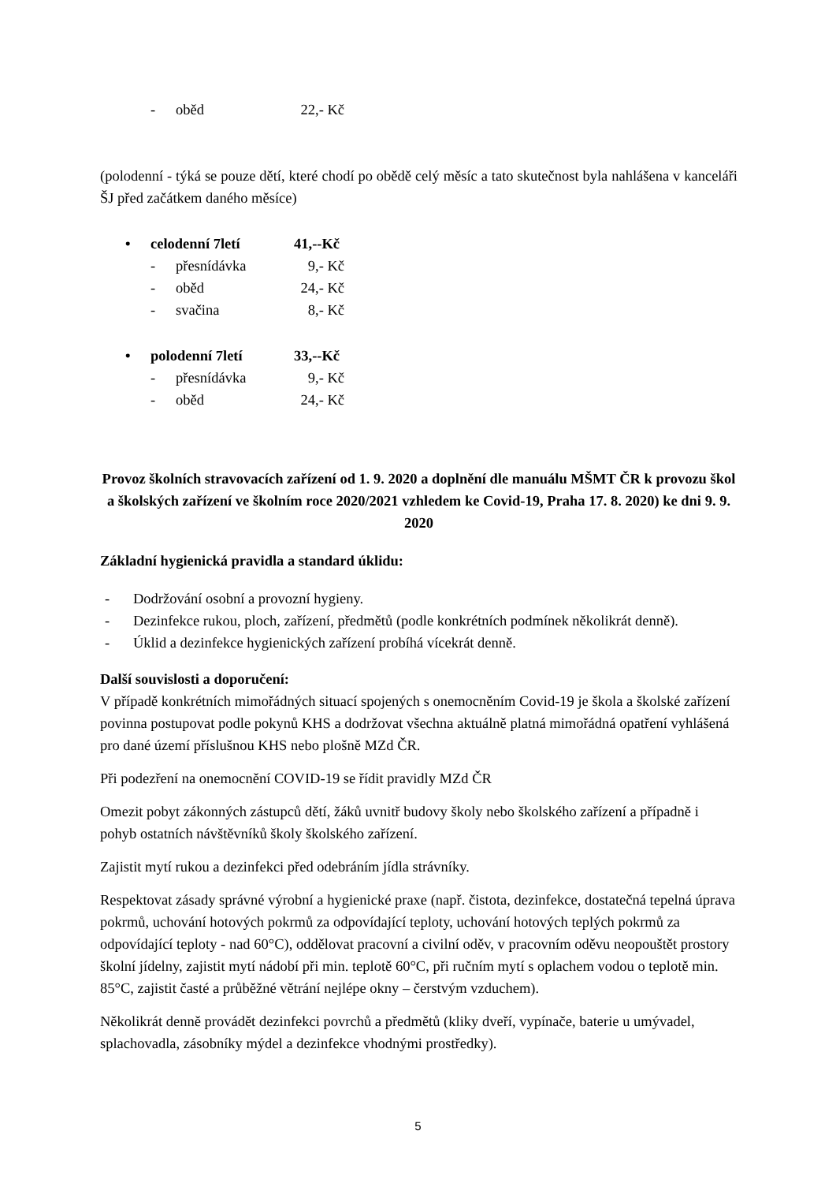- oběd 22,- Kč
(polodenní - týká se pouze dětí, které chodí po obědě celý měsíc a tato skutečnost byla nahlášena v kanceláři ŠJ před začátkem daného měsíce)
• celodenní 7letí 41,--Kč
- přesnídávka 9,- Kč
- oběd 24,- Kč
- svačina 8,- Kč
• polodenní 7letí 33,--Kč
- přesnídávka 9,- Kč
- oběd 24,- Kč
Provoz školních stravovacích zařízení od 1. 9. 2020 a doplnění dle manuálu MŠMT ČR k provozu škol a školských zařízení ve školním roce 2020/2021 vzhledem ke Covid-19, Praha 17. 8. 2020) ke dni 9. 9. 2020
Základní hygienická pravidla a standard úklidu:
- Dodržování osobní a provozní hygieny.
- Dezinfekce rukou, ploch, zařízení, předmětů (podle konkrétních podmínek několikrát denně).
- Úklid a dezinfekce hygienických zařízení probíhá vícekrát denně.
Další souvislosti a doporučení:
V případě konkrétních mimořádných situací spojených s onemocněním Covid-19 je škola a školské zařízení povinna postupovat podle pokynů KHS a dodržovat všechna aktuálně platná mimořádná opatření vyhlášená pro dané území příslušnou KHS nebo plošně MZd ČR.
Při podezření na onemocnění COVID-19 se řídit pravidly MZd ČR
Omezit pobyt zákonných zástupců dětí, žáků uvnitř budovy školy nebo školského zařízení a případně i pohyb ostatních návštěvníků školy školského zařízení.
Zajistit mytí rukou a dezinfekci před odebráním jídla strávníky.
Respektovat zásady správné výrobní a hygienické praxe (např. čistota, dezinfekce, dostatečná tepelná úprava pokrmů, uchování hotových pokrmů za odpovídající teploty, uchování hotových teplých pokrmů za odpovídající teploty - nad 60°C), oddělovat pracovní a civilní oděv, v pracovním oděvu neopouštět prostory školní jídelny, zajistit mytí nádobí při min. teplotě 60°C, při ručním mytí s oplachem vodou o teplotě min. 85°C, zajistit časté a průběžné větrání nejlépe okny – čerstvým vzduchem).
Několikrát denně provádět dezinfekci povrchů a předmětů (kliky dveří, vypínače, baterie u umývadel, splachovadla, zásobníky mýdel a dezinfekce vhodnými prostředky).
5